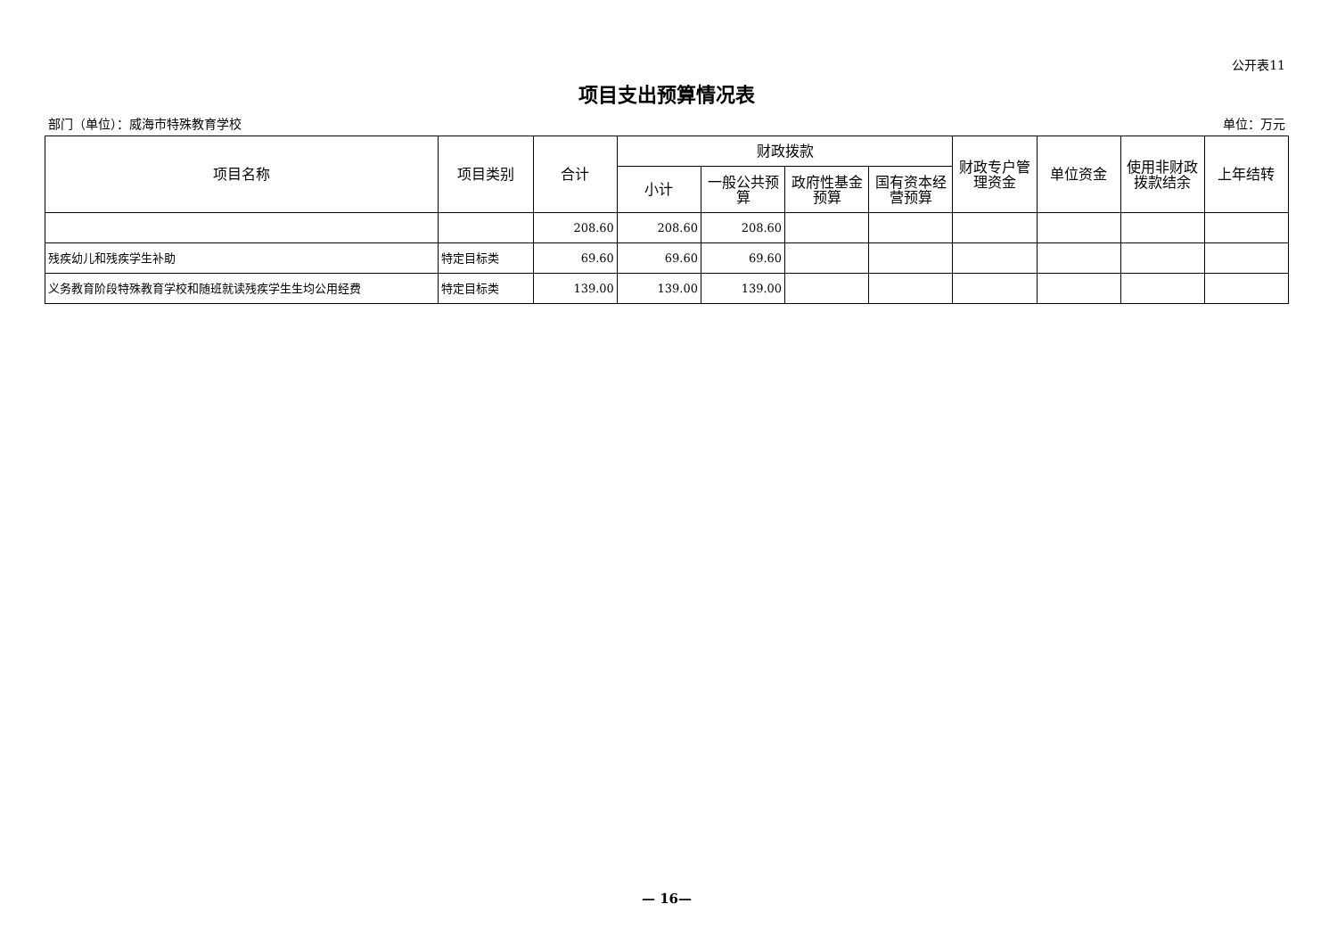公开表11
项目支出预算情况表
部门（单位）：威海市特殊教育学校 单位：万元
| 项目名称 | 项目类别 | 合计 | 财政拨款 | | | | 财政专户管理资金 | 单位资金 | 使用非财政拨款结余 | 上年结转 |
| --- | --- | --- | --- | --- | --- | --- | --- | --- | --- | --- |
| | | | 小计 | 一般公共预算 | 政府性基金预算 | 国有资本经营预算 | | | | |
| | | 208.60 | 208.60 | 208.60 | | | | | | |
| 残疾幼儿和残疾学生补助 | 特定目标类 | 69.60 | 69.60 | 69.60 | | | | | | |
| 义务教育阶段特殊教育学校和随班就读残疾学生生均公用经费 | 特定目标类 | 139.00 | 139.00 | 139.00 | | | | | | |
— 16—